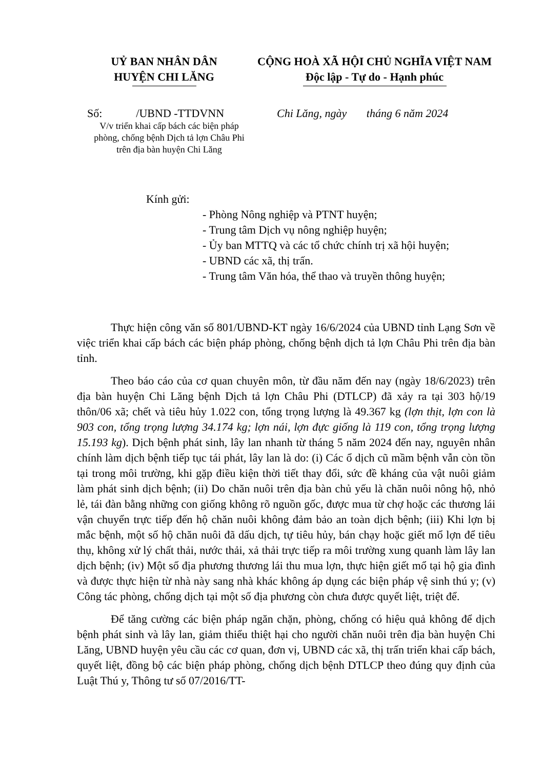UỶ BAN NHÂN DÂN
HUYỆN CHI LĂNG
CỘNG HOÀ XÃ HỘI CHỦ NGHĨA VIỆT NAM
Độc lập - Tự do - Hạnh phúc
Số: /UBND -TTDVNN
Chi Lăng, ngày tháng 6 năm 2024
V/v triển khai cấp bách các biện pháp phòng, chống bệnh Dịch tả lợn Châu Phi trên địa bàn huyện Chi Lăng
Kính gửi:
- Phòng Nông nghiệp và PTNT huyện;
- Trung tâm Dịch vụ nông nghiệp huyện;
- Ủy ban MTTQ và các tổ chức chính trị xã hội huyện;
- UBND các xã, thị trấn.
- Trung tâm Văn hóa, thể thao và truyền thông huyện;
Thực hiện công văn số 801/UBND-KT ngày 16/6/2024 của UBND tỉnh Lạng Sơn về việc triển khai cấp bách các biện pháp phòng, chống bệnh dịch tả lợn Châu Phi trên địa bàn tỉnh.
Theo báo cáo của cơ quan chuyên môn, từ đầu năm đến nay (ngày 18/6/2023) trên địa bàn huyện Chi Lăng bệnh Dịch tả lợn Châu Phi (DTLCP) đã xảy ra tại 303 hộ/19 thôn/06 xã; chết và tiêu hủy 1.022 con, tổng trọng lượng là 49.367 kg (lợn thịt, lợn con là 903 con, tổng trọng lượng 34.174 kg; lợn nái, lợn đực giống là 119 con, tổng trọng lượng 15.193 kg). Dịch bệnh phát sinh, lây lan nhanh từ tháng 5 năm 2024 đến nay, nguyên nhân chính làm dịch bệnh tiếp tục tái phát, lây lan là do: (i) Các ổ dịch cũ mầm bệnh vẫn còn tồn tại trong môi trường, khi gặp điều kiện thời tiết thay đổi, sức đề kháng của vật nuôi giảm làm phát sinh dịch bệnh; (ii) Do chăn nuôi trên địa bàn chủ yếu là chăn nuôi nông hộ, nhỏ lẻ, tái đàn bằng những con giống không rõ nguồn gốc, được mua từ chợ hoặc các thương lái vận chuyển trực tiếp đến hộ chăn nuôi không đảm bảo an toàn dịch bệnh; (iii) Khi lợn bị mắc bệnh, một số hộ chăn nuôi đã dấu dịch, tự tiêu hủy, bán chạy hoặc giết mổ lợn để tiêu thụ, không xử lý chất thải, nước thải, xả thải trực tiếp ra môi trường xung quanh làm lây lan dịch bệnh; (iv) Một số địa phương thương lái thu mua lợn, thực hiện giết mổ tại hộ gia đình và được thực hiện từ nhà này sang nhà khác không áp dụng các biện pháp vệ sinh thú y; (v) Công tác phòng, chống dịch tại một số địa phương còn chưa được quyết liệt, triệt để.
Để tăng cường các biện pháp ngăn chặn, phòng, chống có hiệu quả không để dịch bệnh phát sinh và lây lan, giảm thiểu thiệt hại cho người chăn nuôi trên địa bàn huyện Chi Lăng, UBND huyện yêu cầu các cơ quan, đơn vị, UBND các xã, thị trấn triển khai cấp bách, quyết liệt, đồng bộ các biện pháp phòng, chống dịch bệnh DTLCP theo đúng quy định của Luật Thú y, Thông tư số 07/2016/TT-